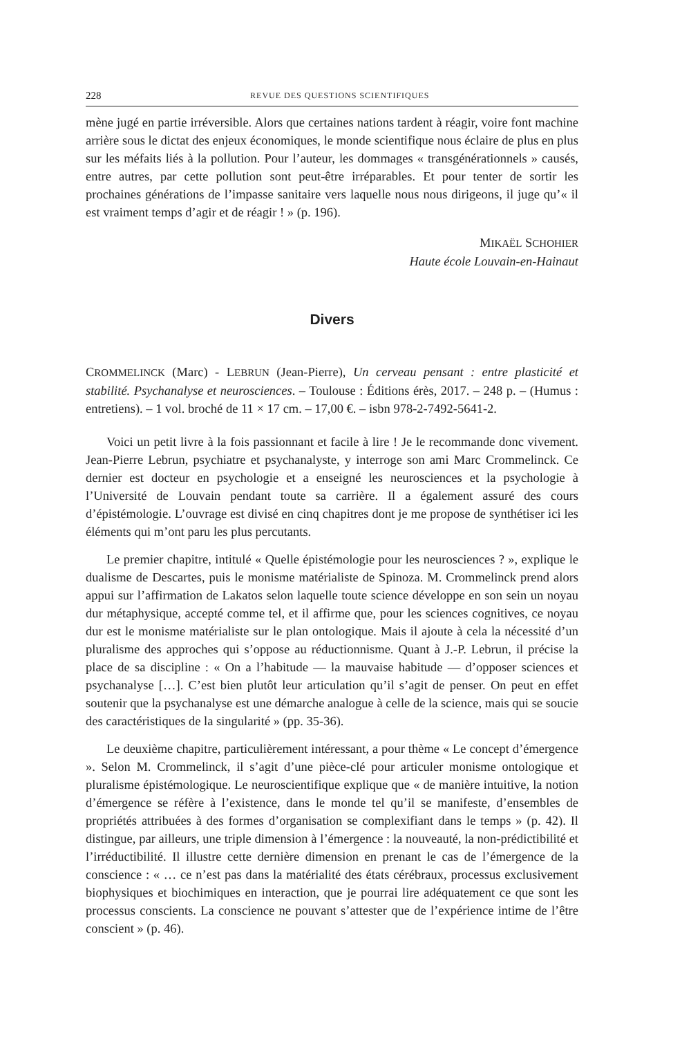228 REVUE DES QUESTIONS SCIENTIFIQUES
mène jugé en partie irréversible. Alors que certaines nations tardent à réagir, voire font machine arrière sous le dictat des enjeux économiques, le monde scientifique nous éclaire de plus en plus sur les méfaits liés à la pollution. Pour l’auteur, les dommages « transgénérationnels » causés, entre autres, par cette pollution sont peut-être irréparables. Et pour tenter de sortir les prochaines générations de l’impasse sanitaire vers laquelle nous nous dirigeons, il juge qu’« il est vraiment temps d’agir et de réagir ! » (p. 196).
MIKAËL SCHOHIER
Haute école Louvain-en-Hainaut
Divers
CROMMELINCK (Marc) - LEBRUN (Jean-Pierre), Un cerveau pensant : entre plasticité et stabilité. Psychanalyse et neurosciences. – Toulouse : Éditions érès, 2017. – 248 p. – (Humus : entretiens). – 1 vol. broché de 11 × 17 cm. – 17,00 €. – isbn 978-2-7492-5641-2.
Voici un petit livre à la fois passionnant et facile à lire ! Je le recommande donc vivement. Jean-Pierre Lebrun, psychiatre et psychanalyste, y interroge son ami Marc Crommelinck. Ce dernier est docteur en psychologie et a enseigné les neurosciences et la psychologie à l’Université de Louvain pendant toute sa carrière. Il a également assuré des cours d’épistémologie. L’ouvrage est divisé en cinq chapitres dont je me propose de synthétiser ici les éléments qui m’ont paru les plus percutants.
Le premier chapitre, intitulé « Quelle épistémologie pour les neurosciences ? », explique le dualisme de Descartes, puis le monisme matérialiste de Spinoza. M. Crommelinck prend alors appui sur l’affirmation de Lakatos selon laquelle toute science développe en son sein un noyau dur métaphysique, accepté comme tel, et il affirme que, pour les sciences cognitives, ce noyau dur est le monisme matérialiste sur le plan ontologique. Mais il ajoute à cela la nécessité d’un pluralisme des approches qui s’oppose au réductionnisme. Quant à J.-P. Lebrun, il précise la place de sa discipline : « On a l’habitude — la mauvaise habitude — d’opposer sciences et psychanalyse […]. C’est bien plutôt leur articulation qu’il s’agit de penser. On peut en effet soutenir que la psychanalyse est une démarche analogue à celle de la science, mais qui se soucie des caractéristiques de la singularité » (pp. 35-36).
Le deuxième chapitre, particulièrement intéressant, a pour thème « Le concept d’émergence ». Selon M. Crommelinck, il s’agit d’une pièce-clé pour articuler monisme ontologique et pluralisme épistémologique. Le neuroscientifique explique que « de manière intuitive, la notion d’émergence se réfère à l’existence, dans le monde tel qu’il se manifeste, d’ensembles de propriétés attribuées à des formes d’organisation se complexifiant dans le temps » (p. 42). Il distingue, par ailleurs, une triple dimension à l’émergence : la nouveauté, la non-prédictibilité et l’irréductibilité. Il illustre cette dernière dimension en prenant le cas de l’émergence de la conscience : « … ce n’est pas dans la matérialité des états cérébraux, processus exclusivement biophysiques et biochimiques en interaction, que je pourrai lire adéquatement ce que sont les processus conscients. La conscience ne pouvant s’attester que de l’expérience intime de l’être conscient » (p. 46).